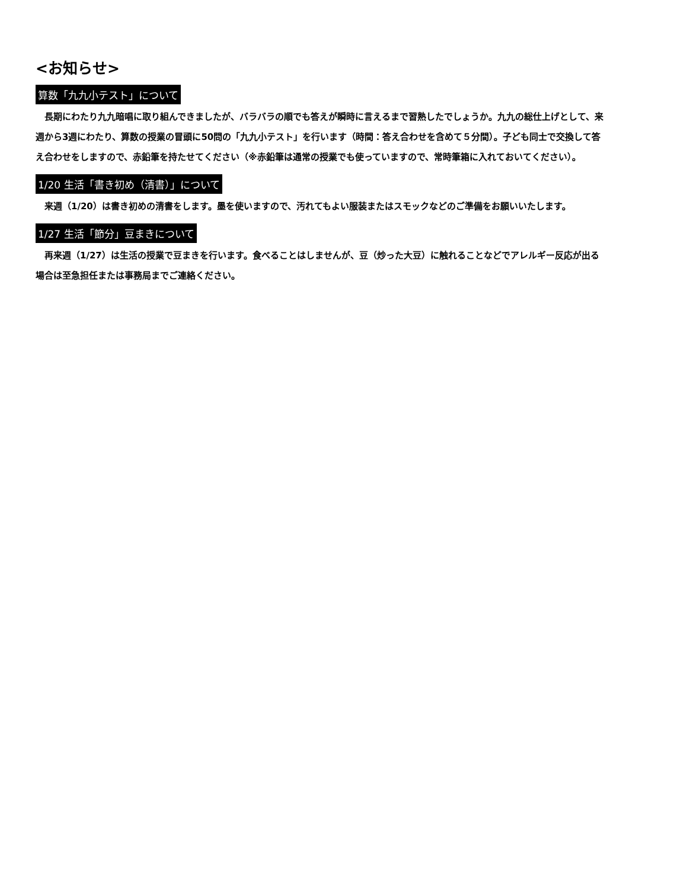<お知らせ>
算数「九九小テスト」について
長期にわたり九九暗唱に取り組んできましたが、バラバラの順でも答えが瞬時に言えるまで習熟したでしょうか。九九の総仕上げとして、来週から3週にわたり、算数の授業の冒頭に50問の「九九小テスト」を行います（時間：答え合わせを含めて５分間）。子ども同士で交換して答え合わせをしますので、赤鉛筆を持たせてください（※赤鉛筆は通常の授業でも使っていますので、常時筆箱に入れておいてください）。
1/20 生活「書き初め（清書）」について
来週（1/20）は書き初めの清書をします。墨を使いますので、汚れてもよい服装またはスモックなどのご準備をお願いいたします。
1/27 生活「節分」豆まきについて
再来週（1/27）は生活の授業で豆まきを行います。食べることはしませんが、豆（炒った大豆）に触れることなどでアレルギー反応が出る場合は至急担任または事務局までご連絡ください。